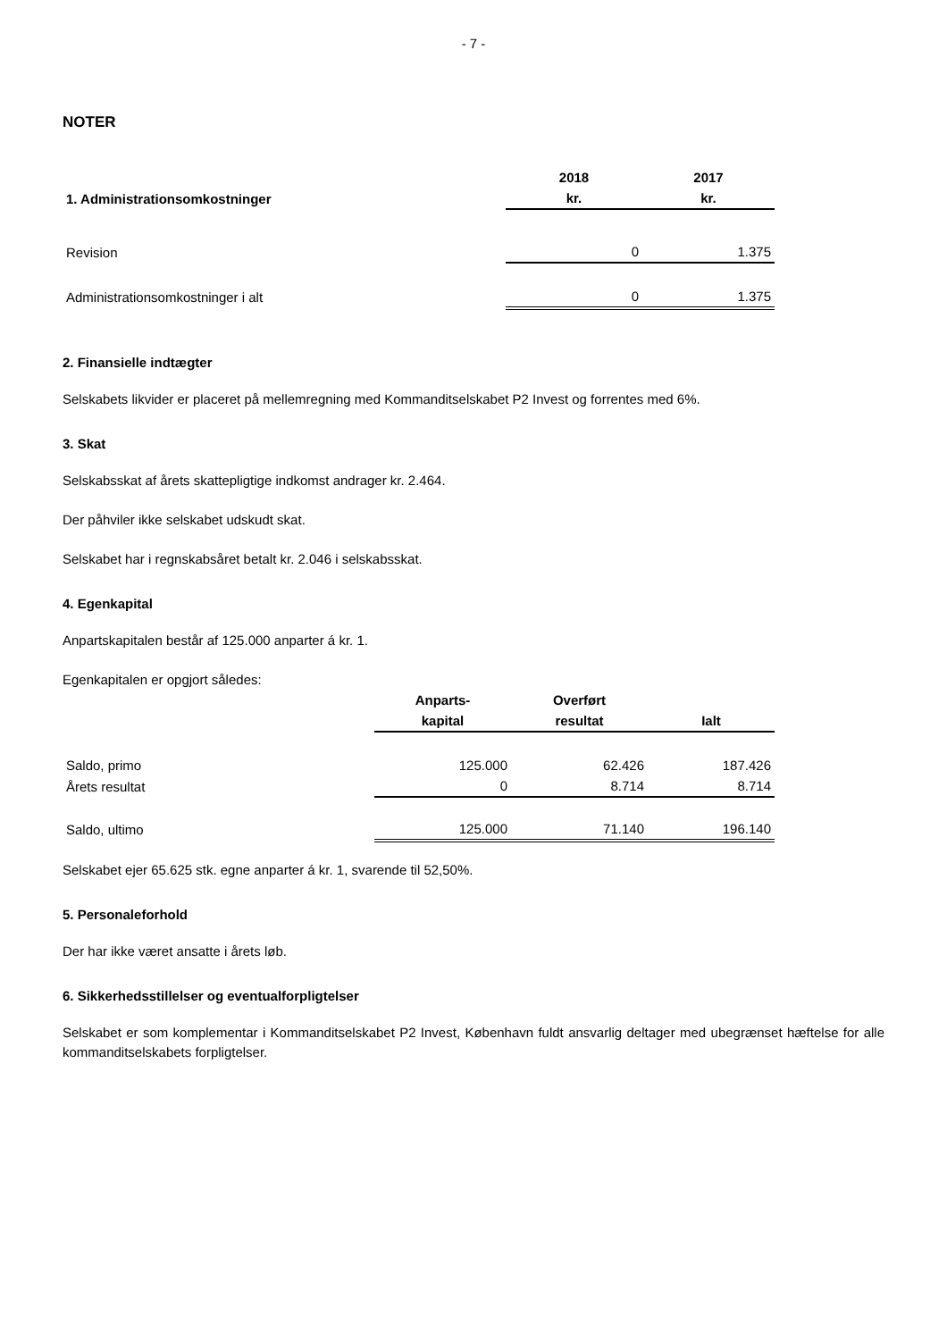- 7 -
NOTER
| | 2018 | 2017 |
| 1. Administrationsomkostninger | kr. | kr. |
| Revision | 0 | 1.375 |
| Administrationsomkostninger i alt | 0 | 1.375 |
2. Finansielle indtægter
Selskabets likvider er placeret på mellemregning med Kommanditselskabet P2 Invest og forrentes med 6%.
3. Skat
Selskabsskat af årets skattepligtige indkomst andrager kr. 2.464.
Der påhviler ikke selskabet udskudt skat.
Selskabet har i regnskabsåret betalt kr. 2.046 i selskabsskat.
4. Egenkapital
Anpartskapitalen består af 125.000 anparter á kr. 1.
Egenkapitalen er opgjort således:
| | Anparts- | Overført | |
| | kapital | resultat | Ialt |
| Saldo, primo | 125.000 | 62.426 | 187.426 |
| Årets resultat | 0 | 8.714 | 8.714 |
| Saldo, ultimo | 125.000 | 71.140 | 196.140 |
Selskabet ejer 65.625 stk. egne anparter á kr. 1, svarende til 52,50%.
5. Personaleforhold
Der har ikke været ansatte i årets løb.
6. Sikkerhedsstillelser og eventualforpligtelser
Selskabet er som komplementar i Kommanditselskabet P2 Invest, København fuldt ansvarlig deltager med ubegrænset hæftelse for alle kommanditselskabets forpligtelser.